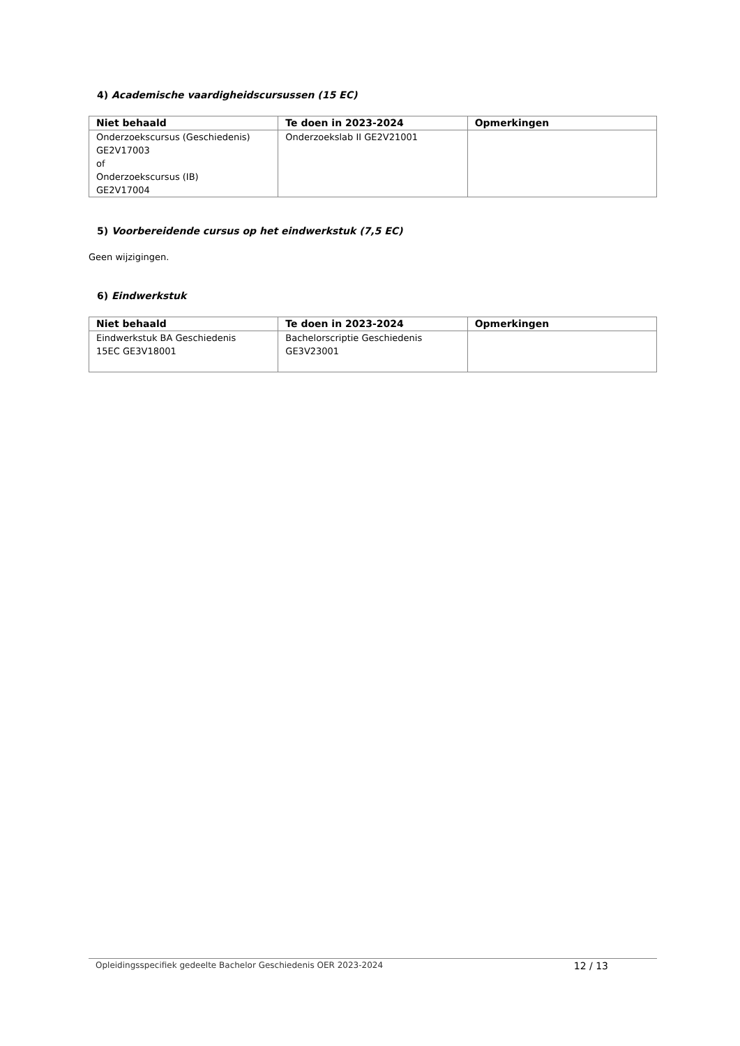4) Academische vaardigheidscursussen (15 EC)
| Niet behaald | Te doen in 2023-2024 | Opmerkingen |
| --- | --- | --- |
| Onderzoekscursus (Geschiedenis) GE2V17003 of Onderzoekscursus (IB) GE2V17004 | Onderzoekslab II GE2V21001 | |
5) Voorbereidende cursus op het eindwerkstuk (7,5 EC)
Geen wijzigingen.
6) Eindwerkstuk
| Niet behaald | Te doen in 2023-2024 | Opmerkingen |
| --- | --- | --- |
| Eindwerkstuk BA Geschiedenis 15EC GE3V18001 | Bachelorscriptie Geschiedenis GE3V23001 | |
Opleidingsspecifiek gedeelte Bachelor Geschiedenis OER 2023-2024 12 / 13